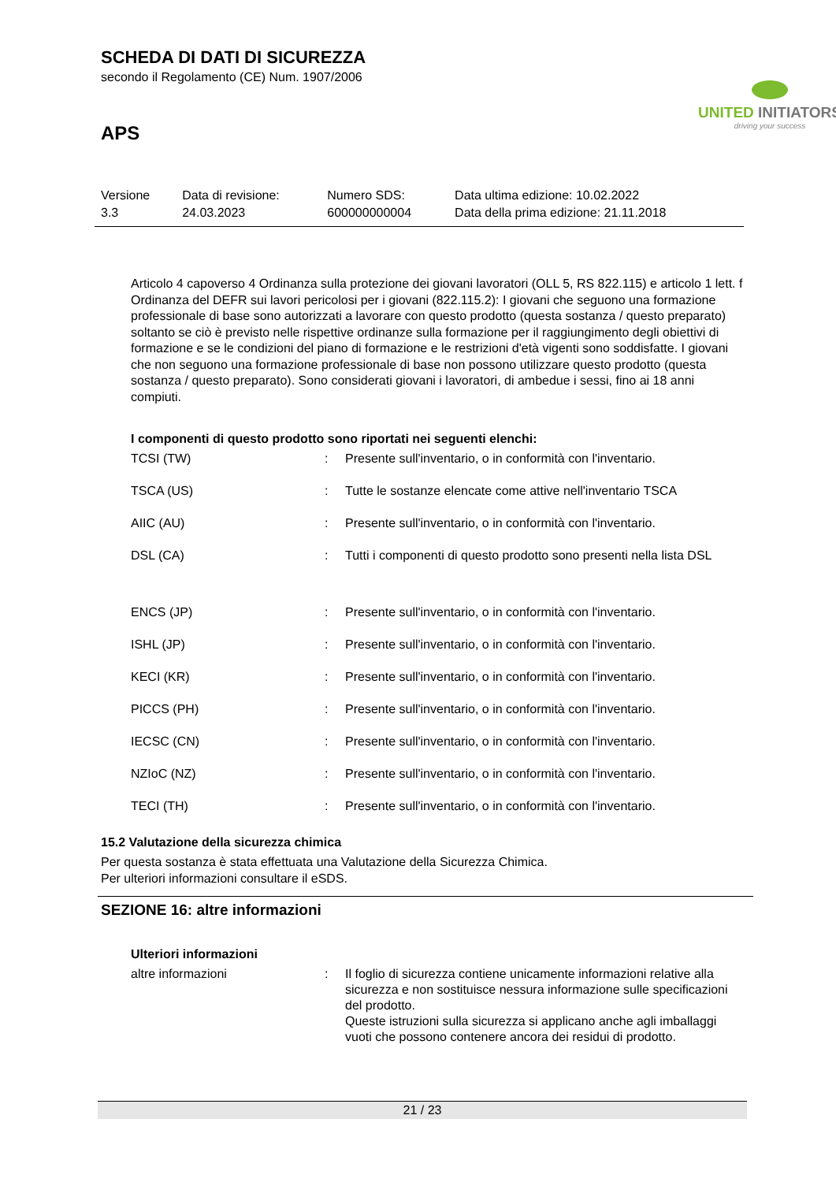SCHEDA DI DATI DI SICUREZZA
secondo il Regolamento (CE) Num. 1907/2006
UNITED INITIATORS
driving your success
APS
| Versione 3.3 | Data di revisione: 24.03.2023 | Numero SDS: 600000000004 | Data ultima edizione: 10.02.2022 Data della prima edizione: 21.11.2018 |
Articolo 4 capoverso 4 Ordinanza sulla protezione dei giovani lavoratori (OLL 5, RS 822.115) e articolo 1 lett. f Ordinanza del DEFR sui lavori pericolosi per i giovani (822.115.2): I giovani che seguono una formazione professionale di base sono autorizzati a lavorare con questo prodotto (questa sostanza / questo preparato) soltanto se ciò è previsto nelle rispettive ordinanze sulla formazione per il raggiungimento degli obiettivi di formazione e se le condizioni del piano di formazione e le restrizioni d'età vigenti sono soddisfatte. I giovani che non seguono una formazione professionale di base non possono utilizzare questo prodotto (questa sostanza / questo preparato). Sono considerati giovani i lavoratori, di ambedue i sessi, fino ai 18 anni compiuti.
I componenti di questo prodotto sono riportati nei seguenti elenchi:
| TCSI (TW) | : | Presente sull'inventario, o in conformità con l'inventario. |
| TSCA (US) | : | Tutte le sostanze elencate come attive nell'inventario TSCA |
| AIIC (AU) | : | Presente sull'inventario, o in conformità con l'inventario. |
| DSL (CA) | : | Tutti i componenti di questo prodotto sono presenti nella lista DSL |
| ENCS (JP) | : | Presente sull'inventario, o in conformità con l'inventario. |
| ISHL (JP) | : | Presente sull'inventario, o in conformità con l'inventario. |
| KECI (KR) | : | Presente sull'inventario, o in conformità con l'inventario. |
| PICCS (PH) | : | Presente sull'inventario, o in conformità con l'inventario. |
| IECSC (CN) | : | Presente sull'inventario, o in conformità con l'inventario. |
| NZIoC (NZ) | : | Presente sull'inventario, o in conformità con l'inventario. |
| TECI (TH) | : | Presente sull'inventario, o in conformità con l'inventario. |
15.2 Valutazione della sicurezza chimica
Per questa sostanza è stata effettuata una Valutazione della Sicurezza Chimica.
Per ulteriori informazioni consultare il eSDS.
SEZIONE 16: altre informazioni
Ulteriori informazioni
| altre informazioni | : | Il foglio di sicurezza contiene unicamente informazioni relative alla sicurezza e non sostituisce nessura informazione sulle specificazioni del prodotto. Queste istruzioni sulla sicurezza si applicano anche agli imballaggi vuoti che possono contenere ancora dei residui di prodotto. |
21 / 23